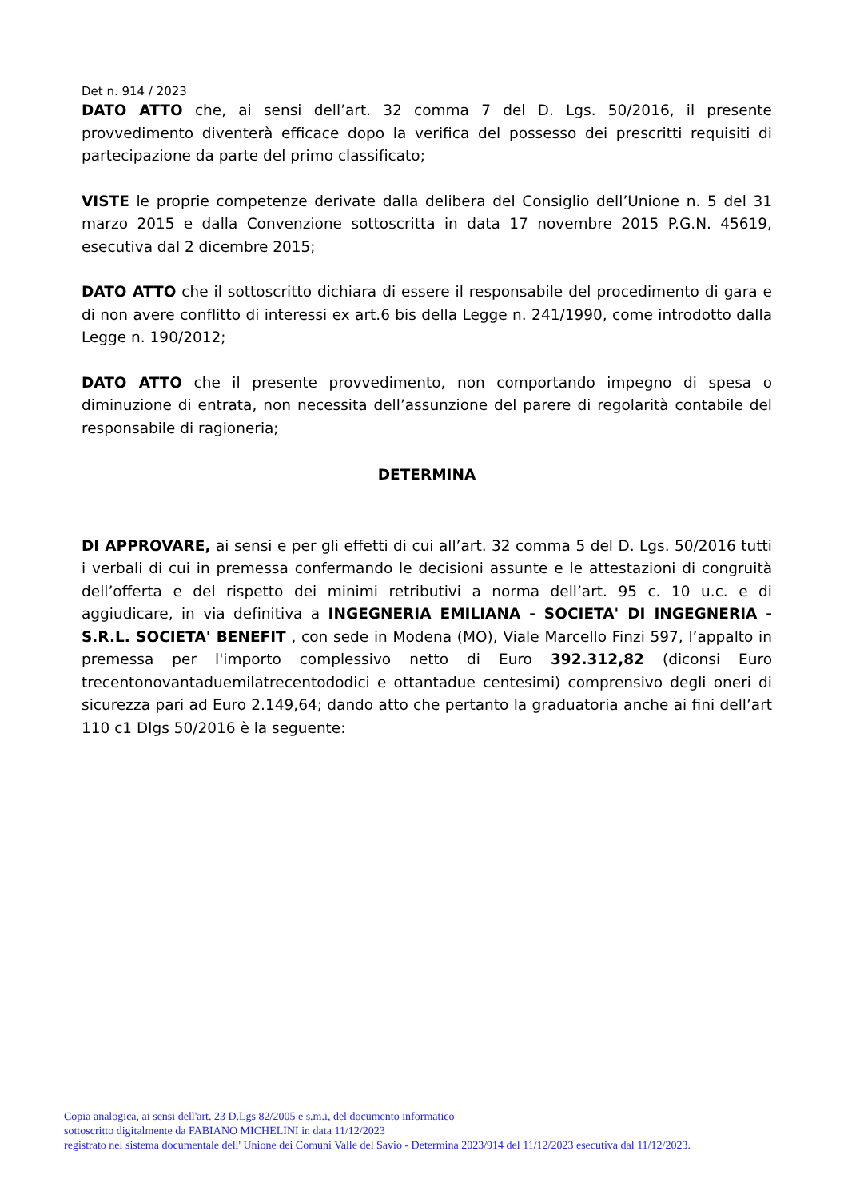Det n. 914 / 2023
DATO ATTO che, ai sensi dell’art. 32 comma 7 del D. Lgs. 50/2016, il presente provvedimento diventerà efficace dopo la verifica del possesso dei prescritti requisiti di partecipazione da parte del primo classificato;
VISTE le proprie competenze derivate dalla delibera del Consiglio dell’Unione n. 5 del 31 marzo 2015 e dalla Convenzione sottoscritta in data 17 novembre 2015 P.G.N. 45619, esecutiva dal 2 dicembre 2015;
DATO ATTO che il sottoscritto dichiara di essere il responsabile del procedimento di gara e di non avere conflitto di interessi ex art.6 bis della Legge n. 241/1990, come introdotto dalla Legge n. 190/2012;
DATO ATTO che il presente provvedimento, non comportando impegno di spesa o diminuzione di entrata, non necessita dell’assunzione del parere di regolarità contabile del responsabile di ragioneria;
DETERMINA
DI APPROVARE, ai sensi e per gli effetti di cui all’art. 32 comma 5 del D. Lgs. 50/2016 tutti i verbali di cui in premessa confermando le decisioni assunte e le attestazioni di congruità dell’offerta e del rispetto dei minimi retributivi a norma dell’art. 95 c. 10 u.c. e di aggiudicare, in via definitiva a INGEGNERIA EMILIANA - SOCIETA' DI INGEGNERIA - S.R.L. SOCIETA' BENEFIT , con sede in Modena (MO), Viale Marcello Finzi 597, l’appalto in premessa per l'importo complessivo netto di Euro 392.312,82 (diconsi Euro trecentonovantaduemilatrecentododici e ottantadue centesimi) comprensivo degli oneri di sicurezza pari ad Euro 2.149,64; dando atto che pertanto la graduatoria anche ai fini dell’art 110 c1 Dlgs 50/2016 è la seguente:
Copia analogica, ai sensi dell'art. 23 D.Lgs 82/2005 e s.m.i, del documento informatico
sottoscritto digitalmente da FABIANO MICHELINI in data 11/12/2023
registrato nel sistema documentale dell' Unione dei Comuni Valle del Savio - Determina 2023/914 del 11/12/2023 esecutiva dal 11/12/2023.